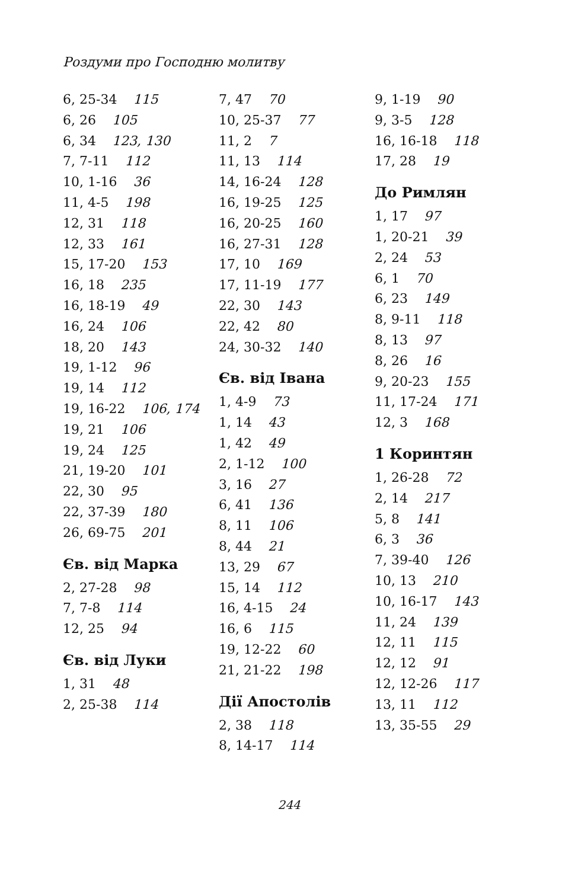Роздуми про Господню молитву
6, 25-34 115
6, 26 105
6, 34 123, 130
7, 7-11 112
10, 1-16 36
11, 4-5 198
12, 31 118
12, 33 161
15, 17-20 153
16, 18 235
16, 18-19 49
16, 24 106
18, 20 143
19, 1-12 96
19, 14 112
19, 16-22 106, 174
19, 21 106
19, 24 125
21, 19-20 101
22, 30 95
22, 37-39 180
26, 69-75 201
Єв. від Марка
2, 27-28 98
7, 7-8 114
12, 25 94
Єв. від Луки
1, 31 48
2, 25-38 114
7, 47 70
10, 25-37 77
11, 2 7
11, 13 114
14, 16-24 128
16, 19-25 125
16, 20-25 160
16, 27-31 128
17, 10 169
17, 11-19 177
22, 30 143
22, 42 80
24, 30-32 140
Єв. від Івана
1, 4-9 73
1, 14 43
1, 42 49
2, 1-12 100
3, 16 27
6, 41 136
8, 11 106
8, 44 21
13, 29 67
15, 14 112
16, 4-15 24
16, 6 115
19, 12-22 60
21, 21-22 198
Дії Апостолів
2, 38 118
8, 14-17 114
9, 1-19 90
9, 3-5 128
16, 16-18 118
17, 28 19
До Римлян
1, 17 97
1, 20-21 39
2, 24 53
6, 1 70
6, 23 149
8, 9-11 118
8, 13 97
8, 26 16
9, 20-23 155
11, 17-24 171
12, 3 168
1 Коринтян
1, 26-28 72
2, 14 217
5, 8 141
6, 3 36
7, 39-40 126
10, 13 210
10, 16-17 143
11, 24 139
12, 11 115
12, 12 91
12, 12-26 117
13, 11 112
13, 35-55 29
244